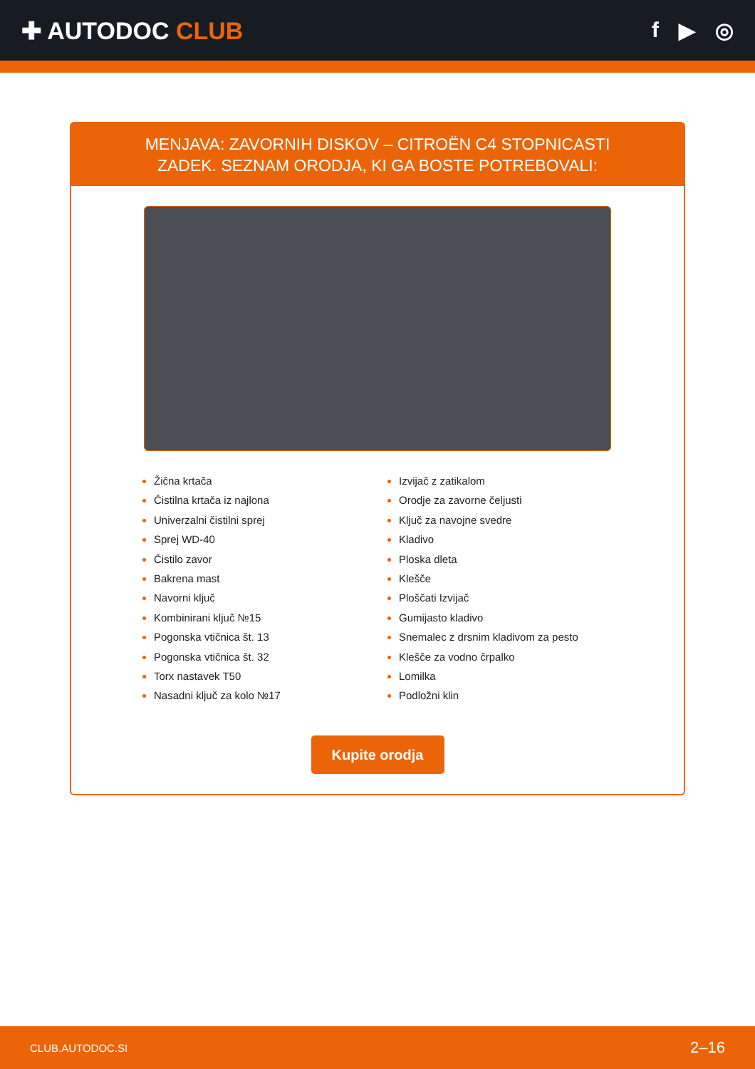✚ AUTODOC CLUB f ▶ ◎
MENJAVA: ZAVORNIH DISKOV – CITROËN C4 STOPNICASTI ZADEK. SEZNAM ORODJA, KI GA BOSTE POTREBOVALI:
Žična krtača
Čistilna krtača iz najlona
Univerzalni čistilni sprej
Sprej WD-40
Čistilo zavor
Bakrena mast
Navorni ključ
Kombinirani ključ №15
Pogonska vtičnica št. 13
Pogonska vtičnica št. 32
Torx nastavek T50
Nasadni ključ za kolo №17
Izvijač z zatikalom
Orodje za zavorne čeljusti
Ključ za navojne svedre
Kladivo
Ploska dleta
Klešče
Ploščati Izvijač
Gumijasto kladivo
Snemalec z drsnim kladivom za pesto
Klešče za vodno črpalko
Lomilka
Podložni klin
Kupite orodja
CLUB.AUTODOC.SI 2–16